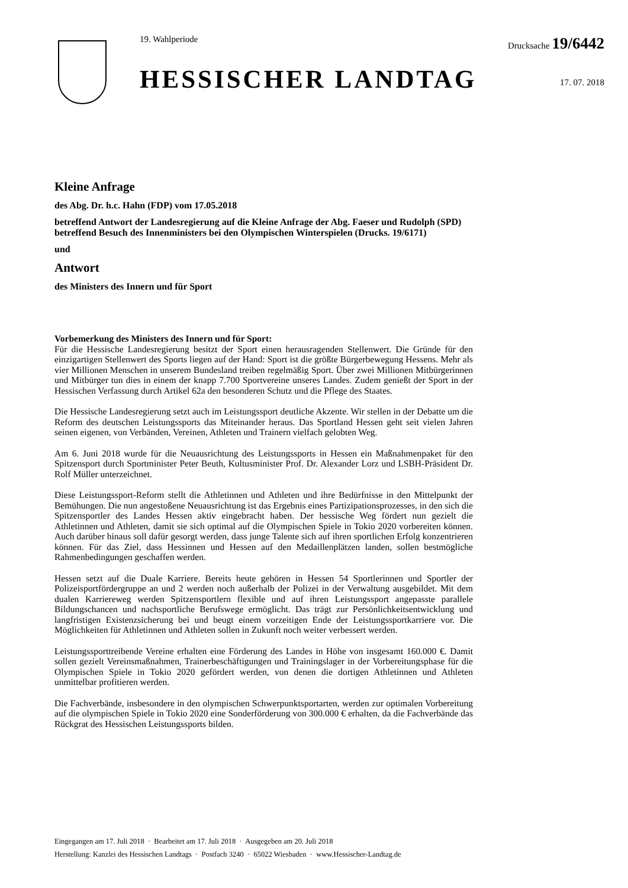19. Wahlperiode
HESSISCHER LANDTAG
Drucksache 19/6442
17. 07. 2018
Kleine Anfrage
des Abg. Dr. h.c. Hahn (FDP) vom 17.05.2018
betreffend Antwort der Landesregierung auf die Kleine Anfrage der Abg. Faeser und Rudolph (SPD) betreffend Besuch des Innenministers bei den Olympischen Winterspielen (Drucks. 19/6171)
und
Antwort
des Ministers des Innern und für Sport
Vorbemerkung des Ministers des Innern und für Sport:
Für die Hessische Landesregierung besitzt der Sport einen herausragenden Stellenwert. Die Gründe für den einzigartigen Stellenwert des Sports liegen auf der Hand: Sport ist die größte Bürgerbewegung Hessens. Mehr als vier Millionen Menschen in unserem Bundesland treiben regelmäßig Sport. Über zwei Millionen Mitbürgerinnen und Mitbürger tun dies in einem der knapp 7.700 Sportvereine unseres Landes. Zudem genießt der Sport in der Hessischen Verfassung durch Artikel 62a den besonderen Schutz und die Pflege des Staates.
Die Hessische Landesregierung setzt auch im Leistungssport deutliche Akzente. Wir stellen in der Debatte um die Reform des deutschen Leistungssports das Miteinander heraus. Das Sportland Hessen geht seit vielen Jahren seinen eigenen, von Verbänden, Vereinen, Athleten und Trainern vielfach gelobten Weg.
Am 6. Juni 2018 wurde für die Neuausrichtung des Leistungssports in Hessen ein Maßnahmenpaket für den Spitzensport durch Sportminister Peter Beuth, Kultusminister Prof. Dr. Alexander Lorz und LSBH-Präsident Dr. Rolf Müller unterzeichnet.
Diese Leistungssport-Reform stellt die Athletinnen und Athleten und ihre Bedürfnisse in den Mittelpunkt der Bemühungen. Die nun angestoßene Neuausrichtung ist das Ergebnis eines Partizipationsprozesses, in den sich die Spitzensportler des Landes Hessen aktiv eingebracht haben. Der hessische Weg fördert nun gezielt die Athletinnen und Athleten, damit sie sich optimal auf die Olympischen Spiele in Tokio 2020 vorbereiten können. Auch darüber hinaus soll dafür gesorgt werden, dass junge Talente sich auf ihren sportlichen Erfolg konzentrieren können. Für das Ziel, dass Hessinnen und Hessen auf den Medaillenplätzen landen, sollen bestmögliche Rahmenbedingungen geschaffen werden.
Hessen setzt auf die Duale Karriere. Bereits heute gehören in Hessen 54 Sportlerinnen und Sportler der Polizeisportfördergruppe an und 2 werden noch außerhalb der Polizei in der Verwaltung ausgebildet. Mit dem dualen Karriereweg werden Spitzensportlern flexible und auf ihren Leistungssport angepasste parallele Bildungschancen und nachsportliche Berufswege ermöglicht. Das trägt zur Persönlichkeitsentwicklung und langfristigen Existenzsicherung bei und beugt einem vorzeitigen Ende der Leistungssportkarriere vor. Die Möglichkeiten für Athletinnen und Athleten sollen in Zukunft noch weiter verbessert werden.
Leistungssporttreibende Vereine erhalten eine Förderung des Landes in Höhe von insgesamt 160.000 €. Damit sollen gezielt Vereinsmaßnahmen, Trainerbeschäftigungen und Trainingslager in der Vorbereitungsphase für die Olympischen Spiele in Tokio 2020 gefördert werden, von denen die dortigen Athletinnen und Athleten unmittelbar profitieren werden.
Die Fachverbände, insbesondere in den olympischen Schwerpunktsportarten, werden zur optimalen Vorbereitung auf die olympischen Spiele in Tokio 2020 eine Sonderförderung von 300.000 € erhalten, da die Fachverbände das Rückgrat des Hessischen Leistungssports bilden.
Eingegangen am 17. Juli 2018 · Bearbeitet am 17. Juli 2018 · Ausgegeben am 20. Juli 2018
Herstellung: Kanzlei des Hessischen Landtags · Postfach 3240 · 65022 Wiesbaden · www.Hessischer-Landtag.de